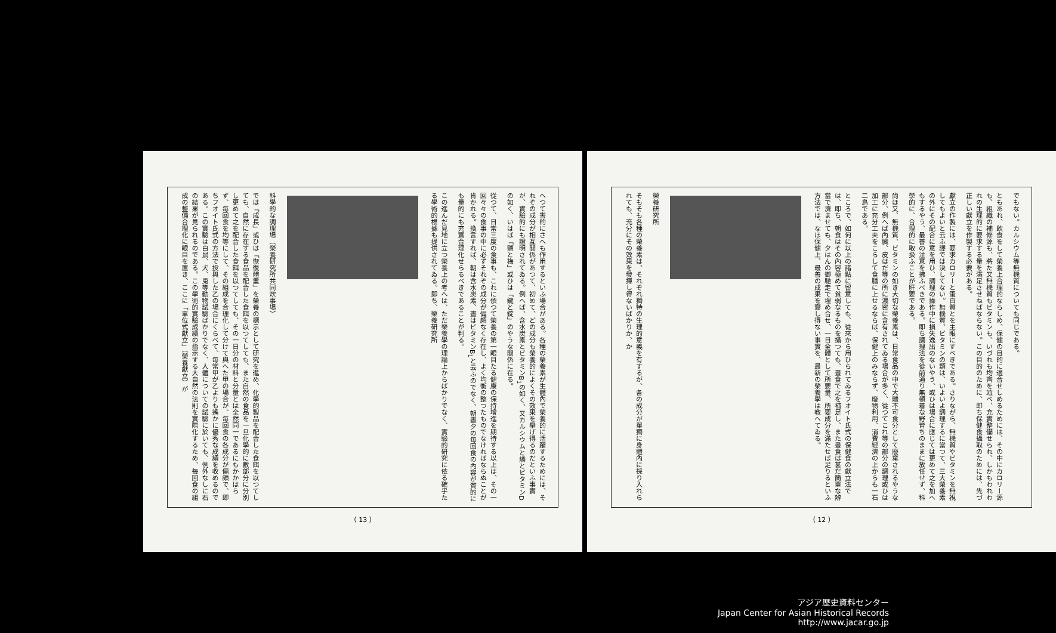へつて害的にさへも作用するといふ場合がある。各種の榮養素が生體內で榮養的に活躍するためには、それぞの成分が相互關係があつて、初めて、どの成分も榮養的によくその效果を擧げ得るのだといふ事實が、實驗的にも證明されてゐる。例へば、含水炭素とビタミンB<sub>1</sub>の如く、又カルシウムと燐とビタミンDの如く、いはば「鹽と梅」或ひは「鍵と錠」のやうな關係に在る。
從つて、日常三度の食事も、これに依つて榮養の第一眼目たる健康の保持增進を期待する以上は、その一回々々の食事の中に必ずそれぞの成分が偏頗なく存在し、よく均衡の整つたものでなければならぬことが肯かれる。換言すれば、朝は含水炭素、晝はビタミンB<sub>1</sub>と云ふのでなく、朝晝夕の毎回食の內容が質的にも量的にも充實合理化せらるべきであることが判る。
この進んだ見地に立つ榮養上の考へは、ただ榮養學の理論上からばかりでなく、實驗的研究に依る確乎たる學術的根據も提供されてゐる。即ち、榮養研究所
科學的な調理場（榮養研究所共同炊事場）
では「成長」或ひは「恢復體重」を榮養の標示として研究を進め、化學的製品を配合した食餌を以つてしても、自然に存在する食品を配合した食餌を以つてしても、また自然の食品を一旦化學的に數部分に分別し更めて之を配合した食餌を以つてしても、その一日分の材料と分量とは全然同一であるにもかかはらず、毎回食を均等にして、その組成を合理化して分けて與へた甲の場合が、毎回食の各成分が偏頗で、即ちフオイト氏式の方法で投與した乙の場合にくらべて、毎常甲が乙よりも遙かに優秀な成績を收めるのである。この實驗は白鼠、犬、兎等動物試驗ばかりでなく、人體についての試驗に於いても、例外なしに右の結果が見られるのである。この學術的實驗成績の指示する大自然の法則を實際化するため、毎回食の組成の整備合理化に眼目を置き、ここに「單位式獻立」（榮養獻立）が
（ 13 ）
でもない。カルシウム等無機質についても同じである。
ともあれ、飲食をして榮養上合理的ならしめ、保健の目的に適合せしめるためには、その中にカロリー源も、組織の補修源も、將た又無機質もビタミンも、いづれも均齊を竝べ、充實整備せられ、しかもわれわれの生理的に要求する量を滿足させねばならない。この目的のために、即ち保健食攝取のためには、先づ正しい獻立を作製する必要がある。
獻立の作製には、要求カロリーと蛋白質とを主眼にすべきである。さりながら、無機質やビタミンを無視してもよいと云ふ譯では決してない。無機質、ビタミンの類は、いよいよ調理するに當つて、三大榮養素の外にその配合に意を用ひ、調理の操作中に損失逸出のないやう、或ひは場合に應じては更めて之を加へもするやう、最善の注意を拂ふべきである。即ち調理法を從前通り無頓着な野育ちのままに放任せず、科學的に、合理的に取扱ふことが肝要である。
尙ほ又、無機質、ビタミンの如き大切な榮養素は、日常食品の中で大體不可食分として廢棄されるやうな部分、例へば內臓、皮はだ等の所に濃密に含有されてゐる場合が多く、從つてこれ等の部分の調理或ひは加工に充分工夫をこらして食膳に上せるならば、保健上のみならず、廢物利用、消費經濟の上からも一石二鳥である。
ところで、如何に以上の諸點に留意しても、從來から用ひられてゐるフオイト氏式の保健食の獻立法では、即ち、朝食はその內容極めて貧弱なるものを攝つても、晝食で之を補足し、また晝食は甚だ簡單な辨當で濟ませても、夕はんの御馳走で埋め合せ、一日全體として所要量、所要成分を滿たせば足りるといふ方法では、なほ保健上、最善の成果を齎し得ない事實を、最新の榮養學は教へてゐる。
榮養研究所
そもそも各種の榮養素は、それぞれ獨特の生理的意義を有するが、各の成分が單獨に身體內に採り入れられても、充分にその效果を發揮し得ないばかりか、か
（ 12 ）
アジア歴史資料センター
Japan Center for Asian Historical Records
http://www.jacar.go.jp